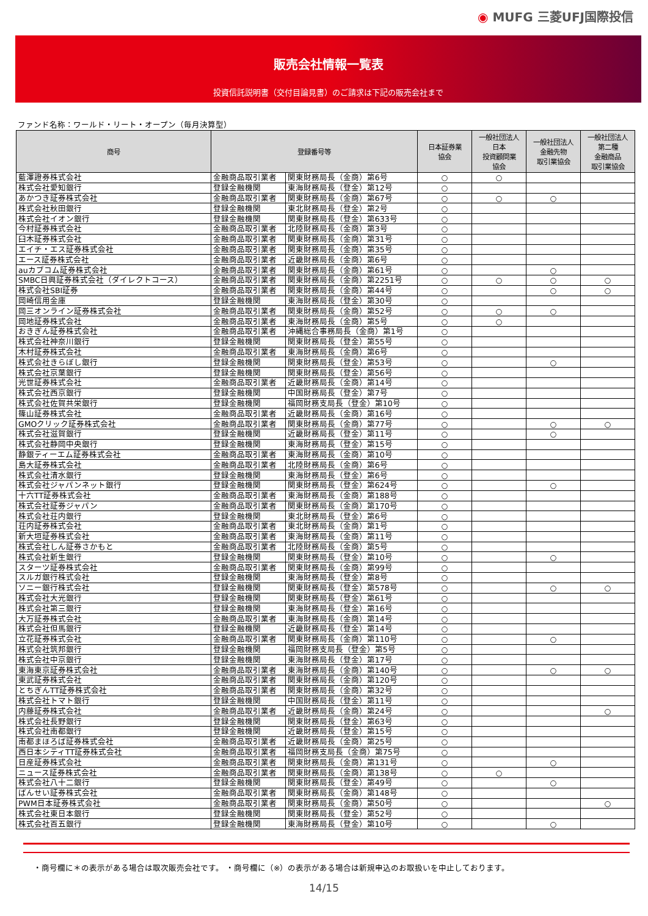◉ MUFG 三菱UFJ国際投信
販売会社情報一覧表
投資信託説明書（交付目論見書）のご請求は下記の販売会社まで
ファンド名称：ワールド・リート・オープン（毎月決算型）
| 商号 | 登録番号等 | | 日本証券業 協会 | 一般社団法人 日本 投資顧問業 協会 | 一般社団法人 金融先物 取引業協会 | 一般社団法人 第二種 金融商品 取引業協会 |
| --- | --- | --- | --- | --- | --- | --- |
| 藍澤證券株式会社 | 金融商品取引業者 | 関東財務局長（金商）第6号 | ○ | ○ | | |
| 株式会社愛知銀行 | 登録金融機関 | 東海財務局長（登金）第12号 | ○ | | | |
| あかつき証券株式会社 | 金融商品取引業者 | 関東財務局長（金商）第67号 | ○ | ○ | ○ | |
| 株式会社秋田銀行 | 登録金融機関 | 東北財務局長（登金）第2号 | ○ | | | |
| 株式会社イオン銀行 | 登録金融機関 | 関東財務局長（登金）第633号 | ○ | | | |
| 今村証券株式会社 | 金融商品取引業者 | 北陸財務局長（金商）第3号 | ○ | | | |
| 臼木証券株式会社 | 金融商品取引業者 | 関東財務局長（金商）第31号 | ○ | | | |
| エイチ・エス証券株式会社 | 金融商品取引業者 | 関東財務局長（金商）第35号 | ○ | | | |
| エース証券株式会社 | 金融商品取引業者 | 近畿財務局長（金商）第6号 | ○ | | | |
| auカブコム証券株式会社 | 金融商品取引業者 | 関東財務局長（金商）第61号 | ○ | | ○ | |
| SMBC日興証券株式会社（ダイレクトコース） | 金融商品取引業者 | 関東財務局長（金商）第2251号 | ○ | ○ | ○ | ○ |
| 株式会社SBI証券 | 金融商品取引業者 | 関東財務局長（金商）第44号 | ○ | | ○ | ○ |
| 岡崎信用金庫 | 登録金融機関 | 東海財務局長（登金）第30号 | ○ | | | |
| 岡三オンライン証券株式会社 | 金融商品取引業者 | 関東財務局長（金商）第52号 | ○ | ○ | ○ | |
| 岡地証券株式会社 | 金融商品取引業者 | 東海財務局長（金商）第5号 | ○ | ○ | | |
| おきぎん証券株式会社 | 金融商品取引業者 | 沖縄総合事務局長（金商）第1号 | ○ | | | |
| 株式会社神奈川銀行 | 登録金融機関 | 関東財務局長（登金）第55号 | ○ | | | |
| 木村証券株式会社 | 金融商品取引業者 | 東海財務局長（金商）第6号 | ○ | | | |
| 株式会社きらぼし銀行 | 登録金融機関 | 関東財務局長（登金）第53号 | ○ | | ○ | |
| 株式会社京葉銀行 | 登録金融機関 | 関東財務局長（登金）第56号 | ○ | | | |
| 光世証券株式会社 | 金融商品取引業者 | 近畿財務局長（金商）第14号 | ○ | | | |
| 株式会社西京銀行 | 登録金融機関 | 中国財務局長（登金）第7号 | ○ | | | |
| 株式会社佐賀共栄銀行 | 登録金融機関 | 福岡財務支局長（登金）第10号 | ○ | | | |
| 篠山証券株式会社 | 金融商品取引業者 | 近畿財務局長（金商）第16号 | ○ | | | |
| GMOクリック証券株式会社 | 金融商品取引業者 | 関東財務局長（金商）第77号 | ○ | | ○ | ○ |
| 株式会社滋賀銀行 | 登録金融機関 | 近畿財務局長（登金）第11号 | ○ | | ○ | |
| 株式会社静岡中央銀行 | 登録金融機関 | 東海財務局長（登金）第15号 | ○ | | | |
| 静銀ティーエム証券株式会社 | 金融商品取引業者 | 東海財務局長（金商）第10号 | ○ | | | |
| 島大証券株式会社 | 金融商品取引業者 | 北陸財務局長（金商）第6号 | ○ | | | |
| 株式会社清水銀行 | 登録金融機関 | 東海財務局長（登金）第6号 | ○ | | | |
| 株式会社ジャパンネット銀行 | 登録金融機関 | 関東財務局長（登金）第624号 | ○ | | ○ | |
| 十六TT証券株式会社 | 金融商品取引業者 | 東海財務局長（金商）第188号 | ○ | | | |
| 株式会社証券ジャパン | 金融商品取引業者 | 関東財務局長（金商）第170号 | ○ | | | |
| 株式会社荘内銀行 | 登録金融機関 | 東北財務局長（登金）第6号 | ○ | | | |
| 荘内証券株式会社 | 金融商品取引業者 | 東北財務局長（金商）第1号 | ○ | | | |
| 新大垣証券株式会社 | 金融商品取引業者 | 東海財務局長（金商）第11号 | ○ | | | |
| 株式会社しん証券さかもと | 金融商品取引業者 | 北陸財務局長（金商）第5号 | ○ | | | |
| 株式会社新生銀行 | 登録金融機関 | 関東財務局長（登金）第10号 | ○ | | ○ | |
| スターツ証券株式会社 | 金融商品取引業者 | 関東財務局長（金商）第99号 | ○ | | | |
| スルガ銀行株式会社 | 登録金融機関 | 東海財務局長（登金）第8号 | ○ | | | |
| ソニー銀行株式会社 | 登録金融機関 | 関東財務局長（登金）第578号 | ○ | | ○ | ○ |
| 株式会社大光銀行 | 登録金融機関 | 関東財務局長（登金）第61号 | ○ | | | |
| 株式会社第三銀行 | 登録金融機関 | 東海財務局長（登金）第16号 | ○ | | | |
| 大万証券株式会社 | 金融商品取引業者 | 東海財務局長（金商）第14号 | ○ | | | |
| 株式会社但馬銀行 | 登録金融機関 | 近畿財務局長（登金）第14号 | ○ | | | |
| 立花証券株式会社 | 金融商品取引業者 | 関東財務局長（金商）第110号 | ○ | | ○ | |
| 株式会社筑邦銀行 | 登録金融機関 | 福岡財務支局長（登金）第5号 | ○ | | | |
| 株式会社中京銀行 | 登録金融機関 | 東海財務局長（登金）第17号 | ○ | | | |
| 東海東京証券株式会社 | 金融商品取引業者 | 東海財務局長（金商）第140号 | ○ | | ○ | ○ |
| 東武証券株式会社 | 金融商品取引業者 | 関東財務局長（金商）第120号 | ○ | | | |
| とちぎんTT証券株式会社 | 金融商品取引業者 | 関東財務局長（金商）第32号 | ○ | | | |
| 株式会社トマト銀行 | 登録金融機関 | 中国財務局長（登金）第11号 | ○ | | | |
| 内藤証券株式会社 | 金融商品取引業者 | 近畿財務局長（金商）第24号 | ○ | | | ○ |
| 株式会社長野銀行 | 登録金融機関 | 関東財務局長（登金）第63号 | ○ | | | |
| 株式会社南都銀行 | 登録金融機関 | 近畿財務局長（登金）第15号 | ○ | | | |
| 南都まほろば証券株式会社 | 金融商品取引業者 | 近畿財務局長（金商）第25号 | ○ | | | |
| 西日本シティTT証券株式会社 | 金融商品取引業者 | 福岡財務支局長（金商）第75号 | ○ | | | |
| 日産証券株式会社 | 金融商品取引業者 | 関東財務局長（金商）第131号 | ○ | | ○ | |
| ニュース証券株式会社 | 金融商品取引業者 | 関東財務局長（金商）第138号 | ○ | ○ | | |
| 株式会社八十二銀行 | 登録金融機関 | 関東財務局長（登金）第49号 | ○ | | ○ | |
| ばんせい証券株式会社 | 金融商品取引業者 | 関東財務局長（金商）第148号 | ○ | | | |
| PWM日本証券株式会社 | 金融商品取引業者 | 関東財務局長（金商）第50号 | ○ | | | ○ |
| 株式会社東日本銀行 | 登録金融機関 | 関東財務局長（登金）第52号 | ○ | | | |
| 株式会社百五銀行 | 登録金融機関 | 東海財務局長（登金）第10号 | ○ | | ○ | |
・商号欄に＊の表示がある場合は取次販売会社です。 ・商号欄に（※）の表示がある場合は新規申込のお取扱いを中止しております。
14/15